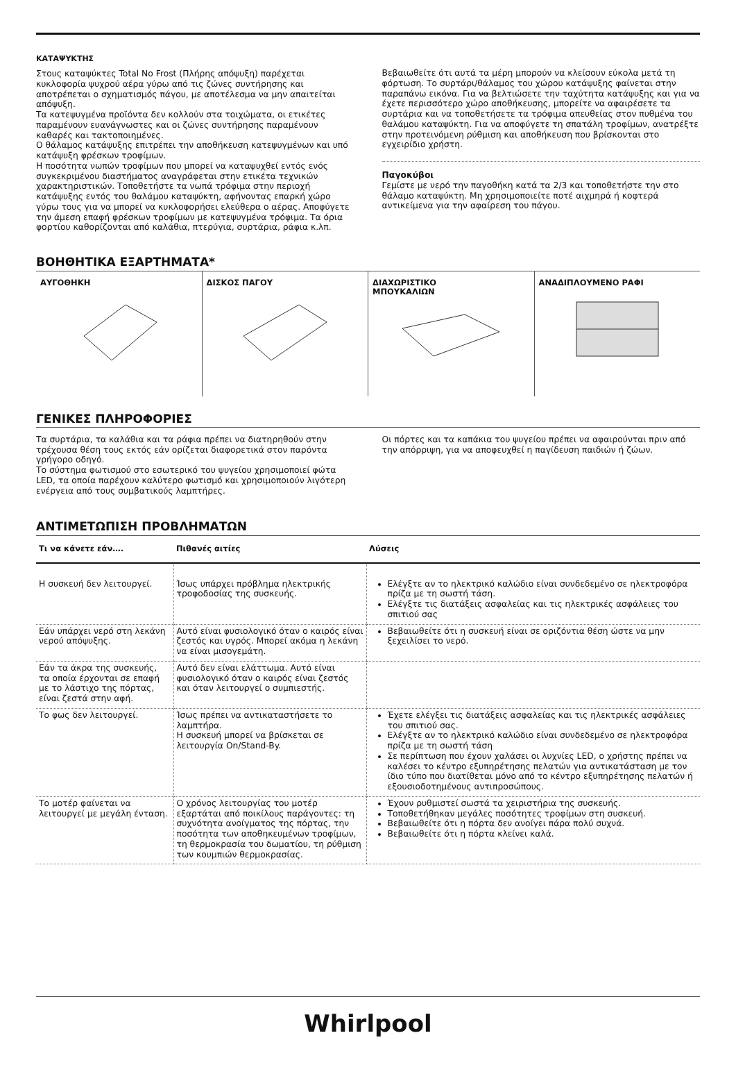ΚΑΤΑΨΥΚΤΗΣ
Στους καταψύκτες Total No Frost (Πλήρης απόψυξη) παρέχεται κυκλοφορία ψυχρού αέρα γύρω από τις ζώνες συντήρησης και αποτρέπεται ο σχηματισμός πάγου, με αποτέλεσμα να μην απαιτείται απόψυξη.
Τα κατεψυγμένα προϊόντα δεν κολλούν στα τοιχώματα, οι ετικέτες παραμένουν ευανάγνωστες και οι ζώνες συντήρησης παραμένουν καθαρές και τακτοποιημένες.
Ο θάλαμος κατάψυξης επιτρέπει την αποθήκευση κατεψυγμένων και υπό κατάψυξη φρέσκων τροφίμων.
Η ποσότητα νωπών τροφίμων που μπορεί να καταψυχθεί εντός ενός συγκεκριμένου διαστήματος αναγράφεται στην ετικέτα τεχνικών χαρακτηριστικών. Τοποθετήστε τα νωπά τρόφιμα στην περιοχή κατάψυξης εντός του θαλάμου καταψύκτη, αφήνοντας επαρκή χώρο γύρω τους για να μπορεί να κυκλοφορήσει ελεύθερα ο αέρας. Αποφύγετε την άμεση επαφή φρέσκων τροφίμων με κατεψυγμένα τρόφιμα. Τα όρια φορτίου καθορίζονται από καλάθια, πτερύγια, συρτάρια, ράφια κ.λπ.
Βεβαιωθείτε ότι αυτά τα μέρη μπορούν να κλείσουν εύκολα μετά τη φόρτωση. Το συρτάρι/θάλαμος του χώρου κατάψυξης φαίνεται στην παραπάνω εικόνα. Για να βελτιώσετε την ταχύτητα κατάψυξης και για να έχετε περισσότερο χώρο αποθήκευσης, μπορείτε να αφαιρέσετε τα συρτάρια και να τοποθετήσετε τα τρόφιμα απευθείας στον πυθμένα του θαλάμου καταψύκτη. Για να αποφύγετε τη σπατάλη τροφίμων, ανατρέξτε στην προτεινόμενη ρύθμιση και αποθήκευση που βρίσκονται στο εγχειρίδιο χρήστη.
Παγοκύβοι
Γεμίστε με νερό την παγοθήκη κατά τα 2/3 και τοποθετήστε την στο θάλαμο καταψύκτη. Μη χρησιμοποιείτε ποτέ αιχμηρά ή κοφτερά αντικείμενα για την αφαίρεση του πάγου.
ΒΟΗΘΗΤΙΚΑ ΕΞΑΡΤΗΜΑΤΑ*
ΑΥΓΟΘΗΚΗ ΔΙΣΚΟΣ ΠΑΓΟΥ ΔΙΑΧΩΡΙΣΤΙΚΟ
ΜΠΟΥΚΑΛΙΩΝ
ΑΝΑΔΙΠΛΟΥΜΕΝΟ ΡΑΦΙ
ΓΕΝΙΚΕΣ ΠΛΗΡΟΦΟΡΙΕΣ
Τα συρτάρια, τα καλάθια και τα ράφια πρέπει να διατηρηθούν στην τρέχουσα θέση τους εκτός εάν ορίζεται διαφορετικά στον παρόντα γρήγορο οδηγό.
Το σύστημα φωτισμού στο εσωτερικό του ψυγείου χρησιμοποιεί φώτα LED, τα οποία παρέχουν καλύτερο φωτισμό και χρησιμοποιούν λιγότερη ενέργεια από τους συμβατικούς λαμπτήρες.
Οι πόρτες και τα καπάκια του ψυγείου πρέπει να αφαιρούνται πριν από την απόρριψη, για να αποφευχθεί η παγίδευση παιδιών ή ζώων.
ΑΝΤΙΜΕΤΩΠΙΣΗ ΠΡΟΒΛΗΜΑΤΩΝ
| Τι να κάνετε εάν…. | Πιθανές αιτίες | Λύσεις |
| --- | --- | --- |
| Η συσκευή δεν λειτουργεί. | Ίσως υπάρχει πρόβλημα ηλεκτρικής τροφοδοσίας της συσκευής. | Ελέγξτε αν το ηλεκτρικό καλώδιο είναι συνδεδεμένο σε ηλεκτροφόρα πρίζα με τη σωστή τάση. Ελέγξτε τις διατάξεις ασφαλείας και τις ηλεκτρικές ασφάλειες του σπιτιού σας |
| Εάν υπάρχει νερό στη λεκάνη νερού απόψυξης. | Αυτό είναι φυσιολογικό όταν ο καιρός είναι ζεστός και υγρός. Μπορεί ακόμα η λεκάνη να είναι μισογεμάτη. | Βεβαιωθείτε ότι η συσκευή είναι σε οριζόντια θέση ώστε να μην ξεχειλίσει το νερό. |
| Εάν τα άκρα της συσκευής, τα οποία έρχονται σε επαφή με το λάστιχο της πόρτας, είναι ζεστά στην αφή. | Αυτό δεν είναι ελάττωμα. Αυτό είναι φυσιολογικό όταν ο καιρός είναι ζεστός και όταν λειτουργεί ο συμπιεστής. | |
| Το φως δεν λειτουργεί. | Ίσως πρέπει να αντικαταστήσετε το λαμπτήρα. Η συσκευή μπορεί να βρίσκεται σε λειτουργία On/Stand-By. | Έχετε ελέγξει τις διατάξεις ασφαλείας και τις ηλεκτρικές ασφάλειες του σπιτιού σας. Ελέγξτε αν το ηλεκτρικό καλώδιο είναι συνδεδεμένο σε ηλεκτροφόρα πρίζα με τη σωστή τάση Σε περίπτωση που έχουν χαλάσει οι λυχνίες LED, ο χρήστης πρέπει να καλέσει το κέντρο εξυπηρέτησης πελατών για αντικατάσταση με τον ίδιο τύπο που διατίθεται μόνο από το κέντρο εξυπηρέτησης πελατών ή εξουσιοδοτημένους αντιπροσώπους. |
| Το μοτέρ φαίνεται να λειτουργεί με μεγάλη ένταση. | Ο χρόνος λειτουργίας του μοτέρ εξαρτάται από ποικίλους παράγοντες: τη συχνότητα ανοίγματος της πόρτας, την ποσότητα των αποθηκευμένων τροφίμων, τη θερμοκρασία του δωματίου, τη ρύθμιση των κουμπιών θερμοκρασίας. | Έχουν ρυθμιστεί σωστά τα χειριστήρια της συσκευής. Τοποθετήθηκαν μεγάλες ποσότητες τροφίμων στη συσκευή. Βεβαιωθείτε ότι η πόρτα δεν ανοίγει πάρα πολύ συχνά. Βεβαιωθείτε ότι η πόρτα κλείνει καλά. |
Whirlpool